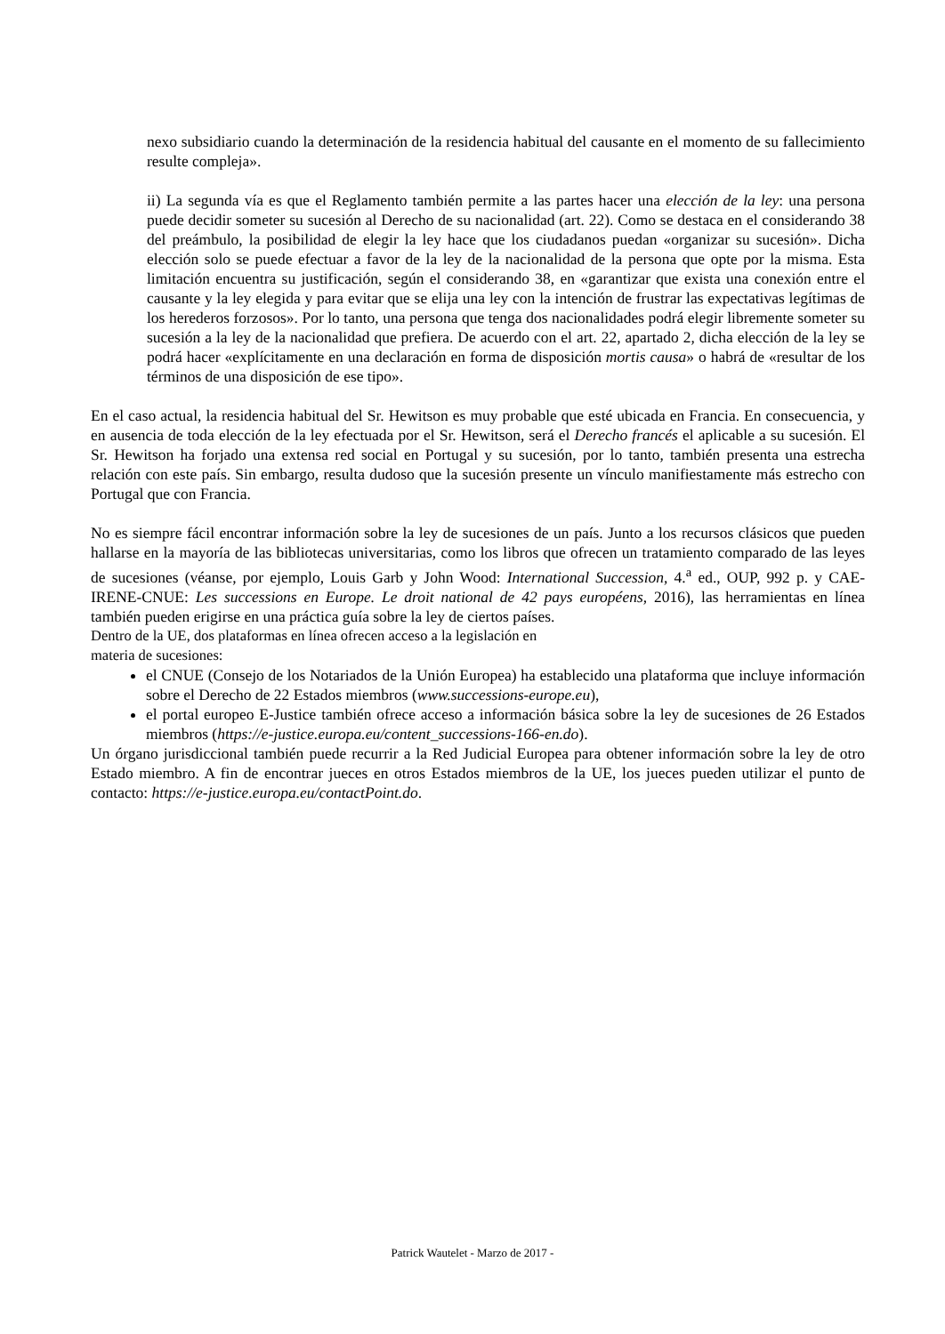nexo subsidiario cuando la determinación de la residencia habitual del causante en el momento de su fallecimiento resulte compleja».
ii) La segunda vía es que el Reglamento también permite a las partes hacer una elección de la ley: una persona puede decidir someter su sucesión al Derecho de su nacionalidad (art. 22). Como se destaca en el considerando 38 del preámbulo, la posibilidad de elegir la ley hace que los ciudadanos puedan «organizar su sucesión». Dicha elección solo se puede efectuar a favor de la ley de la nacionalidad de la persona que opte por la misma. Esta limitación encuentra su justificación, según el considerando 38, en «garantizar que exista una conexión entre el causante y la ley elegida y para evitar que se elija una ley con la intención de frustrar las expectativas legítimas de los herederos forzosos». Por lo tanto, una persona que tenga dos nacionalidades podrá elegir libremente someter su sucesión a la ley de la nacionalidad que prefiera. De acuerdo con el art. 22, apartado 2, dicha elección de la ley se podrá hacer «explícitamente en una declaración en forma de disposición mortis causa» o habrá de «resultar de los términos de una disposición de ese tipo».
En el caso actual, la residencia habitual del Sr. Hewitson es muy probable que esté ubicada en Francia. En consecuencia, y en ausencia de toda elección de la ley efectuada por el Sr. Hewitson, será el Derecho francés el aplicable a su sucesión. El Sr. Hewitson ha forjado una extensa red social en Portugal y su sucesión, por lo tanto, también presenta una estrecha relación con este país. Sin embargo, resulta dudoso que la sucesión presente un vínculo manifiestamente más estrecho con Portugal que con Francia.
No es siempre fácil encontrar información sobre la ley de sucesiones de un país. Junto a los recursos clásicos que pueden hallarse en la mayoría de las bibliotecas universitarias, como los libros que ofrecen un tratamiento comparado de las leyes de sucesiones (véanse, por ejemplo, Louis Garb y John Wood: International Succession, 4.<sup>a</sup> ed., OUP, 992 p. y CAE-IRENE-CNUE: Les successions en Europe. Le droit national de 42 pays européens, 2016), las herramientas en línea también pueden erigirse en una práctica guía sobre la ley de ciertos países.
Dentro de la UE, dos plataformas en línea ofrecen acceso a la legislación en
materia de sucesiones:
el CNUE (Consejo de los Notariados de la Unión Europea) ha establecido una plataforma que incluye información sobre el Derecho de 22 Estados miembros (www.successions-europe.eu),
el portal europeo E-Justice también ofrece acceso a información básica sobre la ley de sucesiones de 26 Estados miembros (https://e-justice.europa.eu/content_successions-166-en.do).
Un órgano jurisdiccional también puede recurrir a la Red Judicial Europea para obtener información sobre la ley de otro Estado miembro. A fin de encontrar jueces en otros Estados miembros de la UE, los jueces pueden utilizar el punto de contacto: https://e-justice.europa.eu/contactPoint.do.
Patrick Wautelet - Marzo de 2017 -